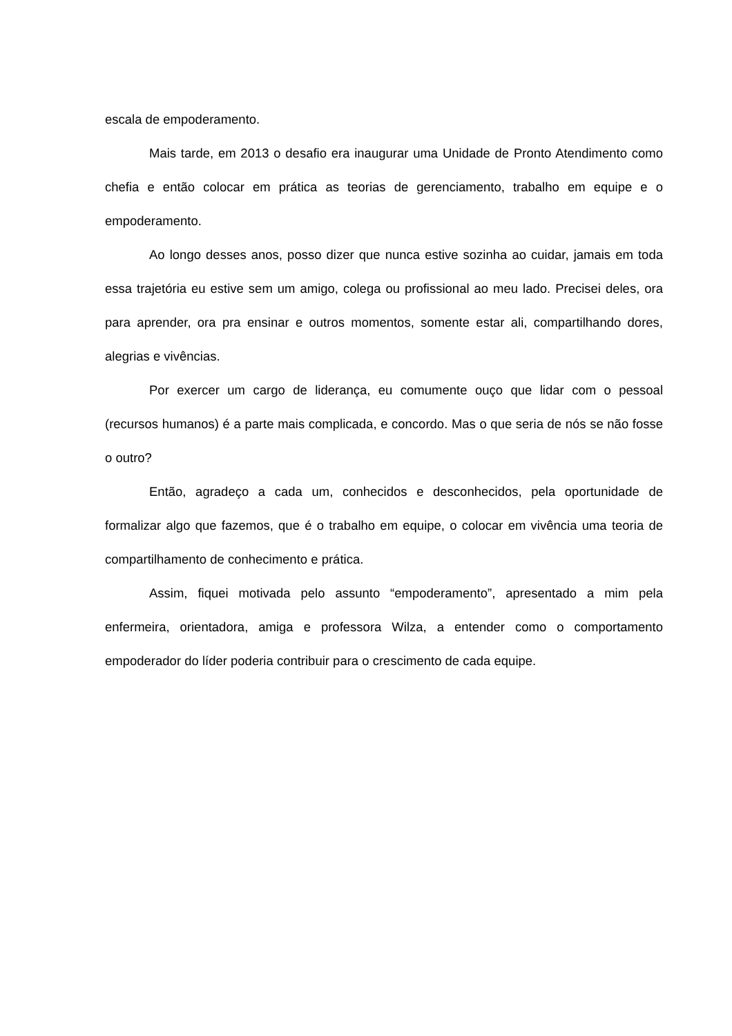escala de empoderamento.
Mais tarde, em 2013 o desafio era inaugurar uma Unidade de Pronto Atendimento como chefia e então colocar em prática as teorias de gerenciamento, trabalho em equipe e o empoderamento.
Ao longo desses anos, posso dizer que nunca estive sozinha ao cuidar, jamais em toda essa trajetória eu estive sem um amigo, colega ou profissional ao meu lado. Precisei deles, ora para aprender, ora pra ensinar e outros momentos, somente estar ali, compartilhando dores, alegrias e vivências.
Por exercer um cargo de liderança, eu comumente ouço que lidar com o pessoal (recursos humanos) é a parte mais complicada, e concordo. Mas o que seria de nós se não fosse o outro?
Então, agradeço a cada um, conhecidos e desconhecidos, pela oportunidade de formalizar algo que fazemos, que é o trabalho em equipe, o colocar em vivência uma teoria de compartilhamento de conhecimento e prática.
Assim, fiquei motivada pelo assunto “empoderamento”, apresentado a mim pela enfermeira, orientadora, amiga e professora Wilza, a entender como o comportamento empoderador do líder poderia contribuir para o crescimento de cada equipe.